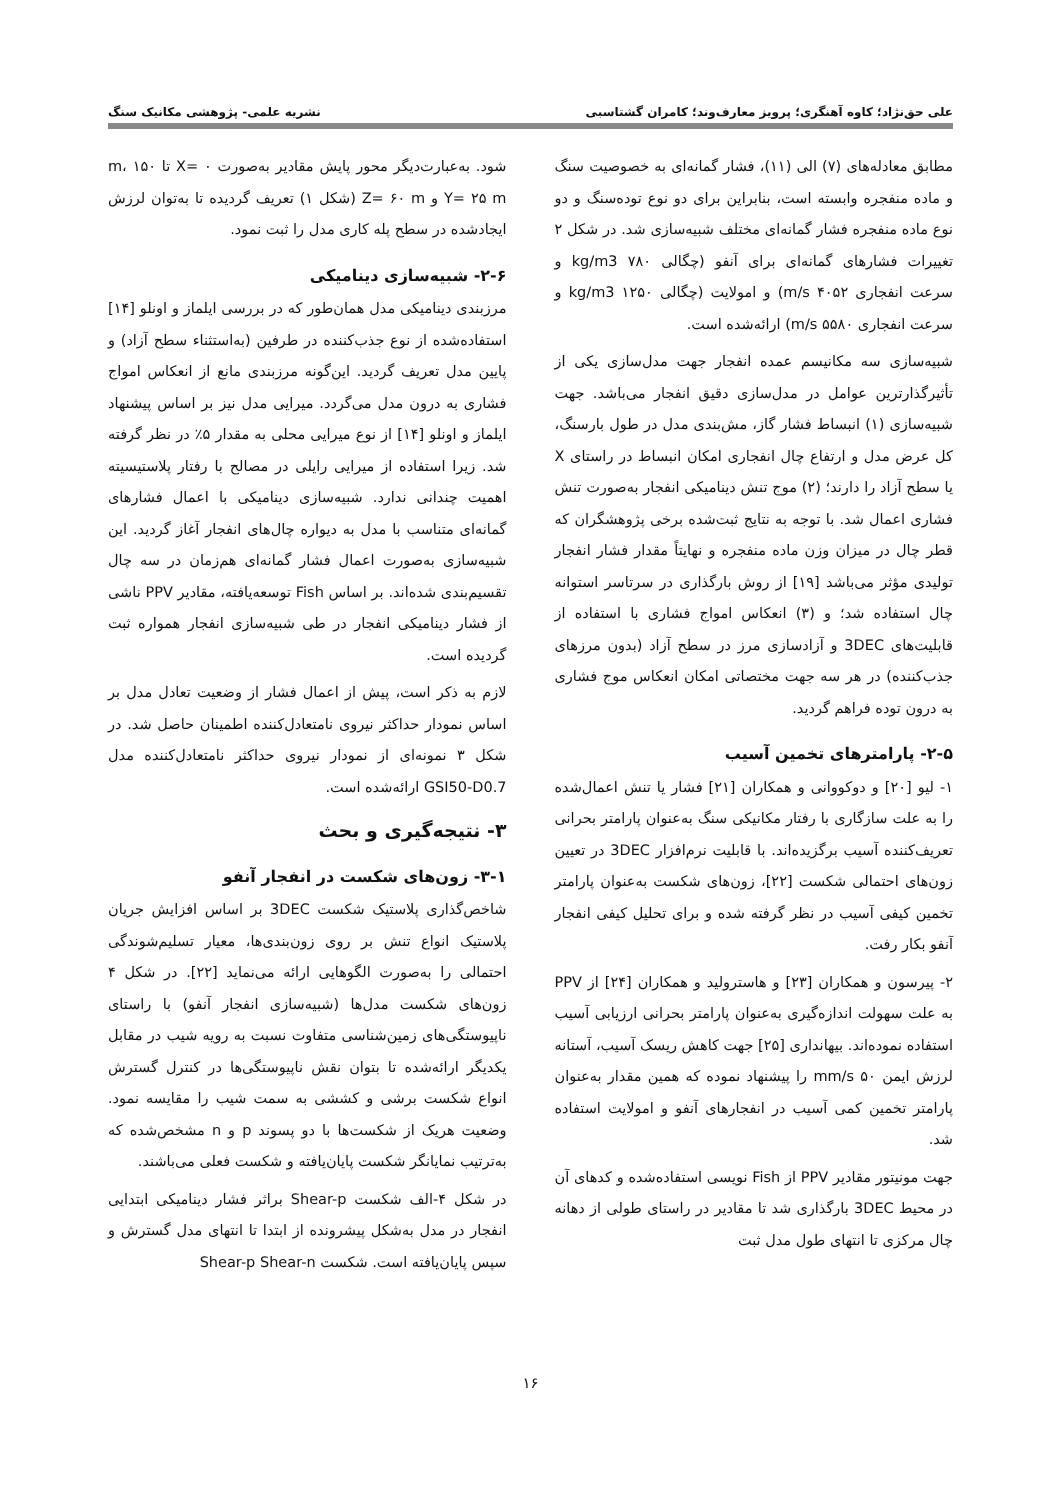علی حق‌نژاد؛ کاوه آهنگری؛ پرویز معارف‌وند؛ کامران گشتاسبی نشریه علمی- پژوهشی مکانیک سنگ
مطابق معادله‌های (۷) الی (۱۱)، فشار گمانه‌ای به خصوصیت سنگ و ماده منفجره وابسته است، بنابراین برای دو نوع توده‌سنگ و دو نوع ماده منفجره فشار گمانه‌ای مختلف شبیه‌سازی شد. در شکل ۲ تغییرات فشارهای گمانه‌ای برای آنفو (چگالی ۷۸۰ kg/m3 و سرعت انفجاری ۴۰۵۲ m/s) و امولایت (چگالی ۱۲۵۰ kg/m3 و سرعت انفجاری ۵۵۸۰ m/s) ارائه‌شده است.
شبیه‌سازی سه مکانیسم عمده انفجار جهت مدل‌سازی یکی از تأثیرگذارترین عوامل در مدل‌سازی دقیق انفجار می‌باشد. جهت شبیه‌سازی (۱) انبساط فشار گاز، مش‌بندی مدل در طول بارسنگ، کل عرض مدل و ارتفاع چال انفجاری امکان انبساط در راستای X یا سطح آزاد را دارند؛ (۲) موج تنش دینامیکی انفجار به‌صورت تنش فشاری اعمال شد. با توجه به نتایج ثبت‌شده برخی پژوهشگران که قطر چال در میزان وزن ماده منفجره و نهایتاً مقدار فشار انفجار تولیدی مؤثر می‌باشد [۱۹] از روش بارگذاری در سرتاسر استوانه چال استفاده شد؛ و (۳) انعکاس امواج فشاری با استفاده از قابلیت‌های 3DEC و آزادسازی مرز در سطح آزاد (بدون مرزهای جذب‌کننده) در هر سه جهت مختصاتی امکان انعکاس موج فشاری به درون توده فراهم گردید.
۲-۵- پارامترهای تخمین آسیب
۱- لیو [۲۰] و دوکووانی و همکاران [۲۱] فشار یا تنش اعمال‌شده را به علت سازگاری با رفتار مکانیکی سنگ به‌عنوان پارامتر بحرانی تعریف‌کننده آسیب برگزیده‌اند. با قابلیت نرم‌افزار 3DEC در تعیین زون‌های احتمالی شکست [۲۲]، زون‌های شکست به‌عنوان پارامتر تخمین کیفی آسیب در نظر گرفته شده و برای تحلیل کیفی انفجار آنفو بکار رفت.
۲- پیرسون و همکاران [۲۳] و هاسترولید و همکاران [۲۴] از PPV به علت سهولت اندازه‌گیری به‌عنوان پارامتر بحرانی ارزیابی آسیب استفاده نموده‌اند. بیهانداری [۲۵] جهت کاهش ریسک آسیب، آستانه لرزش ایمن ۵۰ mm/s را پیشنهاد نموده که همین مقدار به‌عنوان پارامتر تخمین کمی آسیب در انفجارهای آنفو و امولایت استفاده شد.
جهت مونیتور مقادیر PPV از Fish نویسی استفاده‌شده و کدهای آن در محیط 3DEC بارگذاری شد تا مقادیر در راستای طولی از دهانه چال مرکزی تا انتهای طول مدل ثبت
شود. به‌عبارت‌دیگر محور پایش مقادیر به‌صورت X= ۰ تا ۱۵۰ m، Y= ۲۵ m و Z= ۶۰ m (شکل ۱) تعریف گردیده تا به‌توان لرزش ایجادشده در سطح پله کاری مدل را ثبت نمود.
۲-۶- شبیه‌سازی دینامیکی
مرزبندی دینامیکی مدل همان‌طور که در بررسی ایلماز و اونلو [۱۴] استفاده‌شده از نوع جذب‌کننده در طرفین (به‌استثناء سطح آزاد) و پایین مدل تعریف گردید. این‌گونه مرزبندی مانع از انعکاس امواج فشاری به درون مدل می‌گردد. میرایی مدل نیز بر اساس پیشنهاد ایلماز و اونلو [۱۴] از نوع میرایی محلی به مقدار ۵٪ در نظر گرفته شد. زیرا استفاده از میرایی رایلی در مصالح با رفتار پلاستیسیته اهمیت چندانی ندارد. شبیه‌سازی دینامیکی با اعمال فشارهای گمانه‌ای متناسب با مدل به دیواره چال‌های انفجار آغاز گردید. این شبیه‌سازی به‌صورت اعمال فشار گمانه‌ای هم‌زمان در سه چال تقسیم‌بندی شده‌اند. بر اساس Fish توسعه‌یافته، مقادیر PPV ناشی از فشار دینامیکی انفجار در طی شبیه‌سازی انفجار همواره ثبت گردیده است.
لازم به ذکر است، پیش از اعمال فشار از وضعیت تعادل مدل بر اساس نمودار حداکثر نیروی نامتعادل‌کننده اطمینان حاصل شد. در شکل ۳ نمونه‌ای از نمودار نیروی حداکثر نامتعادل‌کننده مدل GSI50-D0.7 ارائه‌شده است.
۳- نتیجه‌گیری و بحث
۳-۱- زون‌های شکست در انفجار آنفو
شاخص‌گذاری پلاستیک شکست 3DEC بر اساس افزایش جریان پلاستیک انواع تنش بر روی زون‌بندی‌ها، معیار تسلیم‌شوندگی احتمالی را به‌صورت الگوهایی ارائه می‌نماید [۲۲]. در شکل ۴ زون‌های شکست مدل‌ها (شبیه‌سازی انفجار آنفو) با راستای ناپیوستگی‌های زمین‌شناسی متفاوت نسبت به رویه شیب در مقابل یکدیگر ارائه‌شده تا بتوان نقش ناپیوستگی‌ها در کنترل گسترش انواع شکست برشی و کششی به سمت شیب را مقایسه نمود. وضعیت هریک از شکست‌ها با دو پسوند p و n مشخص‌شده که به‌ترتیب نمایانگر شکست پایان‌یافته و شکست فعلی می‌باشند.
در شکل ۴-الف شکست Shear-p براثر فشار دینامیکی ابتدایی انفجار در مدل به‌شکل پیشرونده از ابتدا تا انتهای مدل گسترش و سپس پایان‌یافته است. شکست Shear-p Shear-n
۱۶